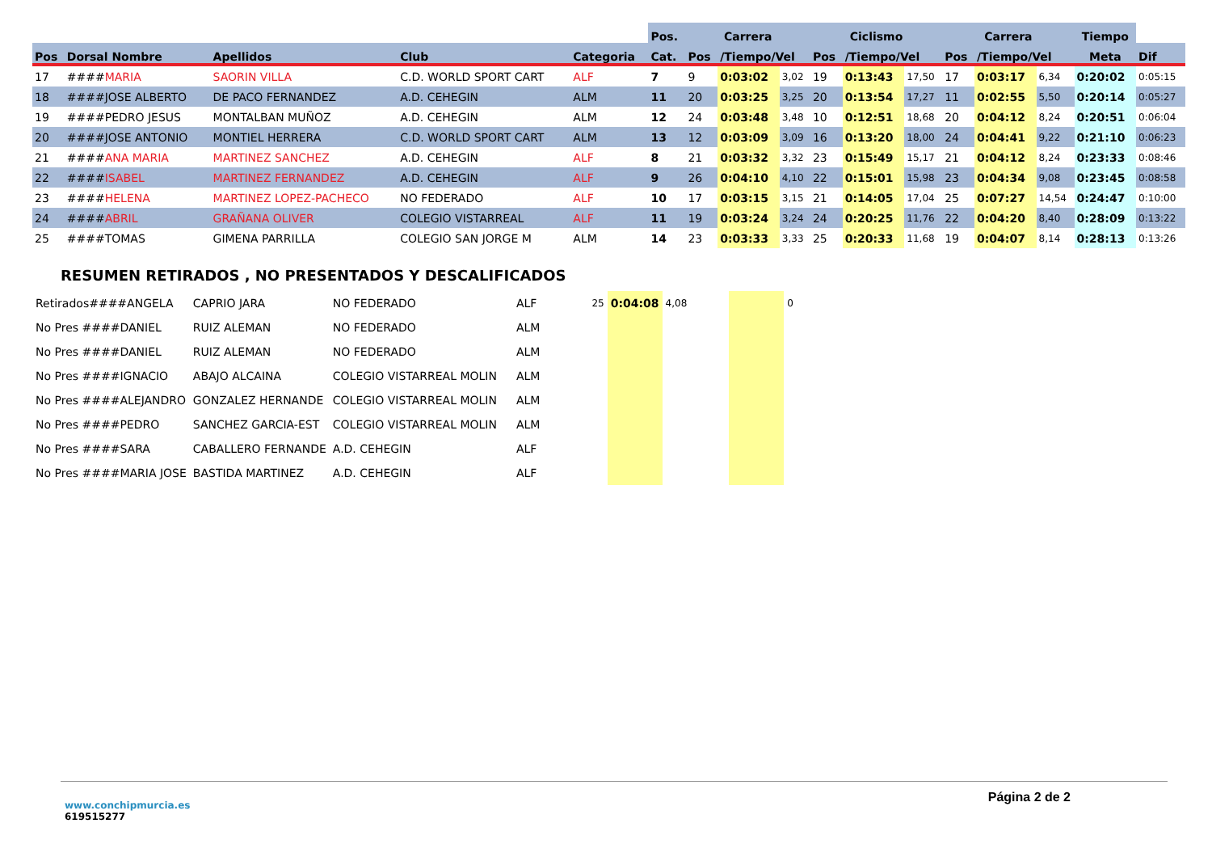| | | | | | Pos. | Carrera | | | Ciclismo | | | Carrera | | | Tiempo | |
| --- | --- | --- | --- | --- | --- | --- | --- | --- | --- | --- | --- | --- | --- | --- | --- | --- |
| Pos | Dorsal Nombre | Apellidos | Club | Categoria | Cat. | Pos | /Tiempo/Vel | | Pos | /Tiempo/Vel | | Pos | /Tiempo/Vel | | Meta | Dif |
| 17 | #### MARIA | SAORIN VILLA | C.D. WORLD SPORT CART | ALF | 7 | 9 | 0:03:02 | 3,02 | 19 | 0:13:43 | 17,50 | 17 | 0:03:17 | 6,34 | 0:20:02 | 0:05:15 |
| 18 | ####JOSE ALBERTO | DE PACO FERNANDEZ | A.D. CEHEGIN | ALM | 11 | 20 | 0:03:25 | 3,25 | 20 | 0:13:54 | 17,27 | 11 | 0:02:55 | 5,50 | 0:20:14 | 0:05:27 |
| 19 | ####PEDRO JESUS | MONTALBAN MUÑOZ | A.D. CEHEGIN | ALM | 12 | 24 | 0:03:48 | 3,48 | 10 | 0:12:51 | 18,68 | 20 | 0:04:12 | 8,24 | 0:20:51 | 0:06:04 |
| 20 | ####JOSE ANTONIO | MONTIEL HERRERA | C.D. WORLD SPORT CART | ALM | 13 | 12 | 0:03:09 | 3,09 | 16 | 0:13:20 | 18,00 | 24 | 0:04:41 | 9,22 | 0:21:10 | 0:06:23 |
| 21 | #### ANA MARIA | MARTINEZ SANCHEZ | A.D. CEHEGIN | ALF | 8 | 21 | 0:03:32 | 3,32 | 23 | 0:15:49 | 15,17 | 21 | 0:04:12 | 8,24 | 0:23:33 | 0:08:46 |
| 22 | #### ISABEL | MARTINEZ FERNANDEZ | A.D. CEHEGIN | ALF | 9 | 26 | 0:04:10 | 4,10 | 22 | 0:15:01 | 15,98 | 23 | 0:04:34 | 9,08 | 0:23:45 | 0:08:58 |
| 23 | #### HELENA | MARTINEZ LOPEZ-PACHECO | NO FEDERADO | ALF | 10 | 17 | 0:03:15 | 3,15 | 21 | 0:14:05 | 17,04 | 25 | 0:07:27 | 14,54 | 0:24:47 | 0:10:00 |
| 24 | #### ABRIL | GRAÑANA OLIVER | COLEGIO VISTARREAL | ALF | 11 | 19 | 0:03:24 | 3,24 | 24 | 0:20:25 | 11,76 | 22 | 0:04:20 | 8,40 | 0:28:09 | 0:13:22 |
| 25 | ####TOMAS | GIMENA PARRILLA | COLEGIO SAN JORGE M | ALM | 14 | 23 | 0:03:33 | 3,33 | 25 | 0:20:33 | 11,68 | 19 | 0:04:07 | 8,14 | 0:28:13 | 0:13:26 |
RESUMEN RETIRADOS , NO PRESENTADOS Y DESCALIFICADOS
| Retirados####ANGELA | CAPRIO JARA | NO FEDERADO | ALF | 25 | 0:04:08 | 4,08 | | | 0 |
| No Pres ####DANIEL | RUIZ ALEMAN | NO FEDERADO | ALM | | | | | | |
| No Pres ####DANIEL | RUIZ ALEMAN | NO FEDERADO | ALM | | | | | | |
| No Pres ####IGNACIO | ABAJO ALCAINA | COLEGIO VISTARREAL MOLIN | ALM | | | | | | |
| No Pres ####ALEJANDRO | GONZALEZ HERNANDE | COLEGIO VISTARREAL MOLIN | ALM | | | | | | |
| No Pres ####PEDRO | SANCHEZ GARCIA-EST | COLEGIO VISTARREAL MOLIN | ALM | | | | | | |
| No Pres ####SARA | CABALLERO FERNANDE | A.D. CEHEGIN | ALF | | | | | | |
| No Pres ####MARIA JOSE | BASTIDA MARTINEZ | A.D. CEHEGIN | ALF | | | | | | |
www.conchipmurcia.es
619515277
Página 2 de 2